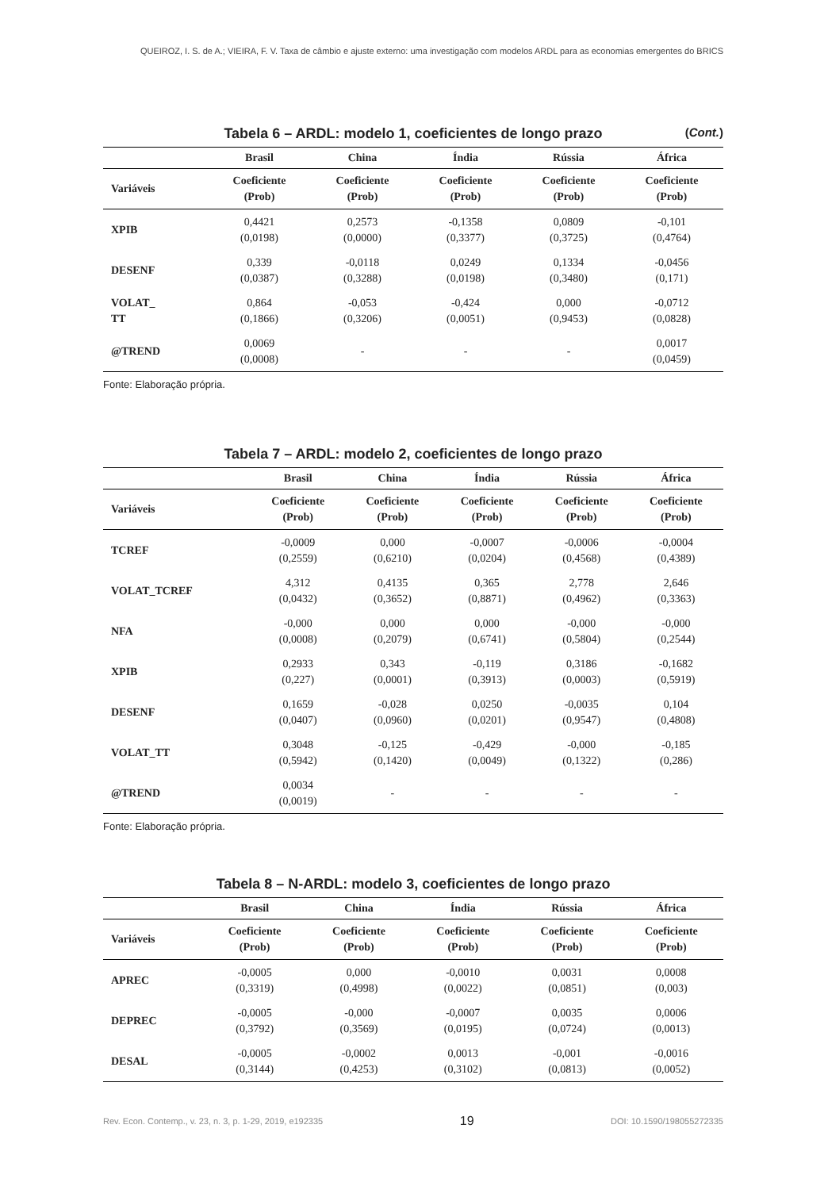QUEIROZ, I. S. de A.; VIEIRA, F. V. Taxa de câmbio e ajuste externo: uma investigação com modelos ARDL para as economias emergentes do BRICS
Tabela 6 – ARDL: modelo 1, coeficientes de longo prazo (Cont.)
| | Brasil | China | Índia | Rússia | África |
| --- | --- | --- | --- | --- | --- |
| Variáveis | Coeficiente (Prob) | Coeficiente (Prob) | Coeficiente (Prob) | Coeficiente (Prob) | Coeficiente (Prob) |
| XPIB | 0,4421 (0,0198) | 0,2573 (0,0000) | -0,1358 (0,3377) | 0,0809 (0,3725) | -0,101 (0,4764) |
| DESENF | 0,339 (0,0387) | -0,0118 (0,3288) | 0,0249 (0,0198) | 0,1334 (0,3480) | -0,0456 (0,171) |
| VOLAT_ TT | 0,864 (0,1866) | -0,053 (0,3206) | -0,424 (0,0051) | 0,000 (0,9453) | -0,0712 (0,0828) |
| @TREND | 0,0069 (0,0008) | - | - | - | 0,0017 (0,0459) |
Fonte: Elaboração própria.
Tabela 7 – ARDL: modelo 2, coeficientes de longo prazo
| | Brasil | China | Índia | Rússia | África |
| --- | --- | --- | --- | --- | --- |
| Variáveis | Coeficiente (Prob) | Coeficiente (Prob) | Coeficiente (Prob) | Coeficiente (Prob) | Coeficiente (Prob) |
| TCREF | -0,0009 (0,2559) | 0,000 (0,6210) | -0,0007 (0,0204) | -0,0006 (0,4568) | -0,0004 (0,4389) |
| VOLAT_TCREF | 4,312 (0,0432) | 0,4135 (0,3652) | 0,365 (0,8871) | 2,778 (0,4962) | 2,646 (0,3363) |
| NFA | -0,000 (0,0008) | 0,000 (0,2079) | 0,000 (0,6741) | -0,000 (0,5804) | -0,000 (0,2544) |
| XPIB | 0,2933 (0,227) | 0,343 (0,0001) | -0,119 (0,3913) | 0,3186 (0,0003) | -0,1682 (0,5919) |
| DESENF | 0,1659 (0,0407) | -0,028 (0,0960) | 0,0250 (0,0201) | -0,0035 (0,9547) | 0,104 (0,4808) |
| VOLAT_TT | 0,3048 (0,5942) | -0,125 (0,1420) | -0,429 (0,0049) | -0,000 (0,1322) | -0,185 (0,286) |
| @TREND | 0,0034 (0,0019) | - | - | - | - |
Fonte: Elaboração própria.
Tabela 8 – N-ARDL: modelo 3, coeficientes de longo prazo
| | Brasil | China | Índia | Rússia | África |
| --- | --- | --- | --- | --- | --- |
| Variáveis | Coeficiente (Prob) | Coeficiente (Prob) | Coeficiente (Prob) | Coeficiente (Prob) | Coeficiente (Prob) |
| APREC | -0,0005 (0,3319) | 0,000 (0,4998) | -0,0010 (0,0022) | 0,0031 (0,0851) | 0,0008 (0,003) |
| DEPREC | -0,0005 (0,3792) | -0,000 (0,3569) | -0,0007 (0,0195) | 0,0035 (0,0724) | 0,0006 (0,0013) |
| DESAL | -0,0005 (0,3144) | -0,0002 (0,4253) | 0,0013 (0,3102) | -0,001 (0,0813) | -0,0016 (0,0052) |
Rev. Econ. Contemp., v. 23, n. 3, p. 1-29, 2019, e192335 19 DOI: 10.1590/198055272335